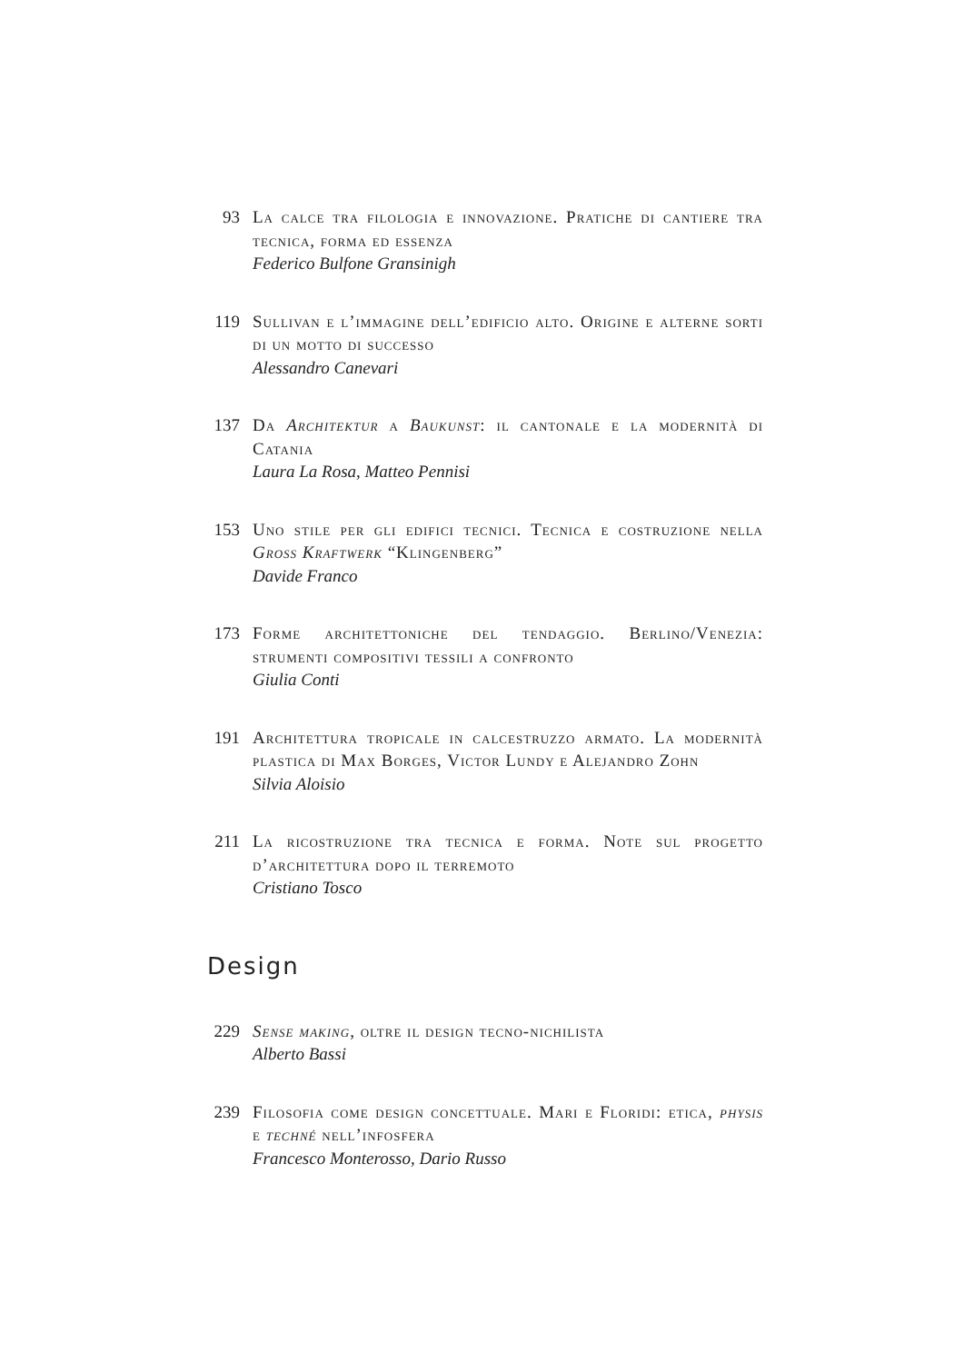93 La calce tra filologia e innovazione. Pratiche di cantiere tra tecnica, forma ed essenza
Federico Bulfone Gransinigh
119 Sullivan e l’immagine dell’edificio alto. Origine e alterne sorti di un motto di successo
Alessandro Canevari
137 Da Architektur a Baukunst: il cantonale e la modernità di Catania
Laura La Rosa, Matteo Pennisi
153 Uno stile per gli edifici tecnici. Tecnica e costruzione nella Gross Kraftwerk “Klingenberg”
Davide Franco
173 Forme architettoniche del tendaggio. Berlino/Venezia: strumenti compositivi tessili a confronto
Giulia Conti
191 Architettura tropicale in calcestruzzo armato. La modernità plastica di Max Borges, Victor Lundy e Alejandro Zohn
Silvia Aloisio
211 La ricostruzione tra tecnica e forma. Note sul progetto d’architettura dopo il terremoto
Cristiano Tosco
Design
229 Sense making, oltre il design tecno-nichilista
Alberto Bassi
239 Filosofia come design concettuale. Mari e Floridi: etica, physis e techné nell’infosfera
Francesco Monterosso, Dario Russo